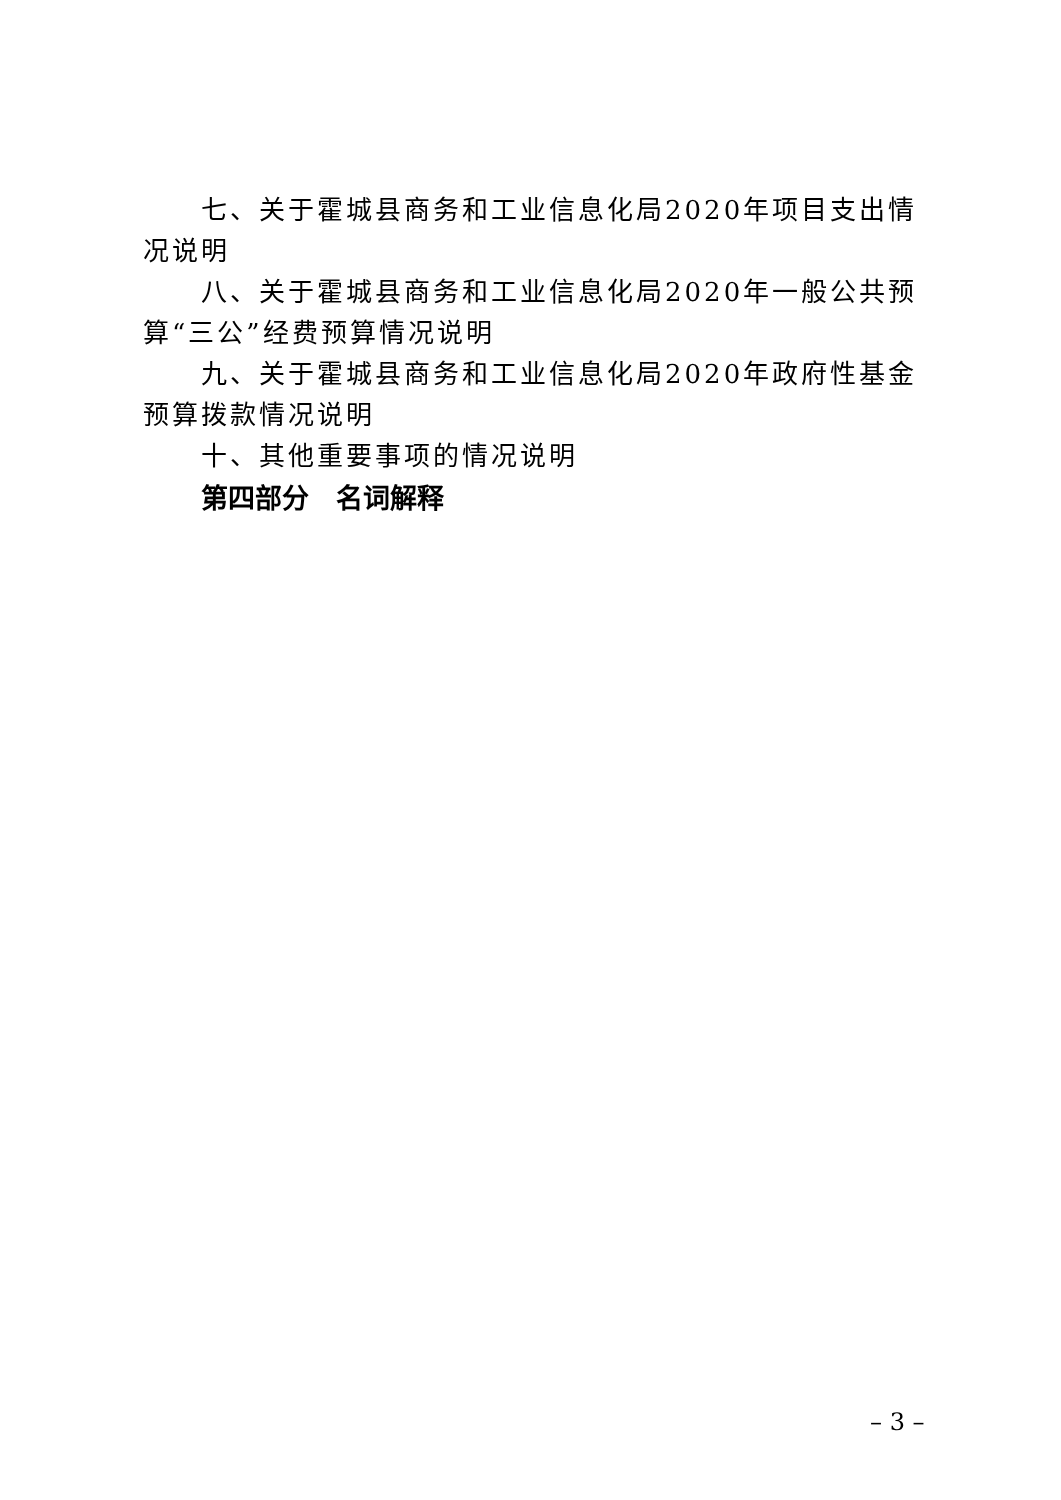七、关于霍城县商务和工业信息化局2020年项目支出情况说明
八、关于霍城县商务和工业信息化局2020年一般公共预算“三公”经费预算情况说明
九、关于霍城县商务和工业信息化局2020年政府性基金预算拨款情况说明
十、其他重要事项的情况说明
第四部分　名词解释
– 3 –